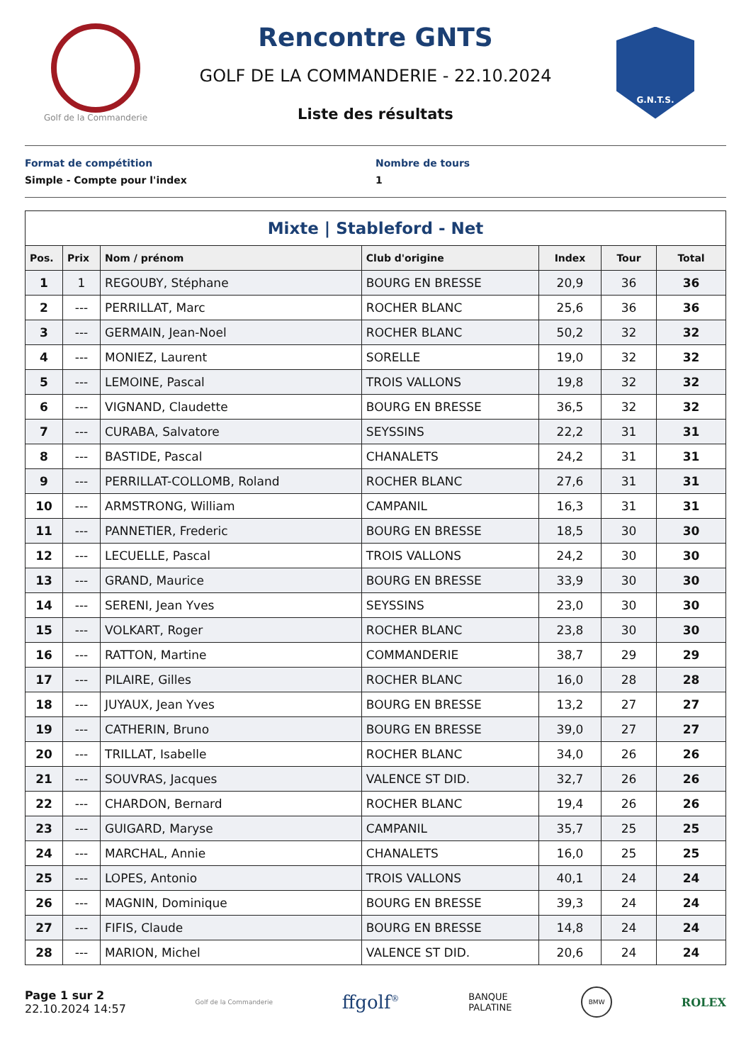Golf de la Commanderie
Rencontre GNTS
GOLF DE LA COMMANDERIE - 22.10.2024
Liste des résultats
G.N.T.S.
Format de compétition
Simple - Compte pour l'index
Nombre de tours
1
| Mixte / Stableford - Net | | | | | | |
| --- | --- | --- | --- | --- | --- | --- |
| Pos. | Prix | Nom / prénom | Club d'origine | Index | Tour | Total |
| 1 | 1 | REGOUBY, Stéphane | BOURG EN BRESSE | 20,9 | 36 | 36 |
| 2 | --- | PERRILLAT, Marc | ROCHER BLANC | 25,6 | 36 | 36 |
| 3 | --- | GERMAIN, Jean-Noel | ROCHER BLANC | 50,2 | 32 | 32 |
| 4 | --- | MONIEZ, Laurent | SORELLE | 19,0 | 32 | 32 |
| 5 | --- | LEMOINE, Pascal | TROIS VALLONS | 19,8 | 32 | 32 |
| 6 | --- | VIGNAND, Claudette | BOURG EN BRESSE | 36,5 | 32 | 32 |
| 7 | --- | CURABA, Salvatore | SEYSSINS | 22,2 | 31 | 31 |
| 8 | --- | BASTIDE, Pascal | CHANALETS | 24,2 | 31 | 31 |
| 9 | --- | PERRILLAT-COLLOMB, Roland | ROCHER BLANC | 27,6 | 31 | 31 |
| 10 | --- | ARMSTRONG, William | CAMPANIL | 16,3 | 31 | 31 |
| 11 | --- | PANNETIER, Frederic | BOURG EN BRESSE | 18,5 | 30 | 30 |
| 12 | --- | LECUELLE, Pascal | TROIS VALLONS | 24,2 | 30 | 30 |
| 13 | --- | GRAND, Maurice | BOURG EN BRESSE | 33,9 | 30 | 30 |
| 14 | --- | SERENI, Jean Yves | SEYSSINS | 23,0 | 30 | 30 |
| 15 | --- | VOLKART, Roger | ROCHER BLANC | 23,8 | 30 | 30 |
| 16 | --- | RATTON, Martine | COMMANDERIE | 38,7 | 29 | 29 |
| 17 | --- | PILAIRE, Gilles | ROCHER BLANC | 16,0 | 28 | 28 |
| 18 | --- | JUYAUX, Jean Yves | BOURG EN BRESSE | 13,2 | 27 | 27 |
| 19 | --- | CATHERIN, Bruno | BOURG EN BRESSE | 39,0 | 27 | 27 |
| 20 | --- | TRILLAT, Isabelle | ROCHER BLANC | 34,0 | 26 | 26 |
| 21 | --- | SOUVRAS, Jacques | VALENCE ST DID. | 32,7 | 26 | 26 |
| 22 | --- | CHARDON, Bernard | ROCHER BLANC | 19,4 | 26 | 26 |
| 23 | --- | GUIGARD, Maryse | CAMPANIL | 35,7 | 25 | 25 |
| 24 | --- | MARCHAL, Annie | CHANALETS | 16,0 | 25 | 25 |
| 25 | --- | LOPES, Antonio | TROIS VALLONS | 40,1 | 24 | 24 |
| 26 | --- | MAGNIN, Dominique | BOURG EN BRESSE | 39,3 | 24 | 24 |
| 27 | --- | FIFIS, Claude | BOURG EN BRESSE | 14,8 | 24 | 24 |
| 28 | --- | MARION, Michel | VALENCE ST DID. | 20,6 | 24 | 24 |
Page 1 sur 2
22.10.2024 14:57
Golf de la Commanderie
ffgolf<sup>®</sup>
BANQUE
PALATINE
BMW
ROLEX